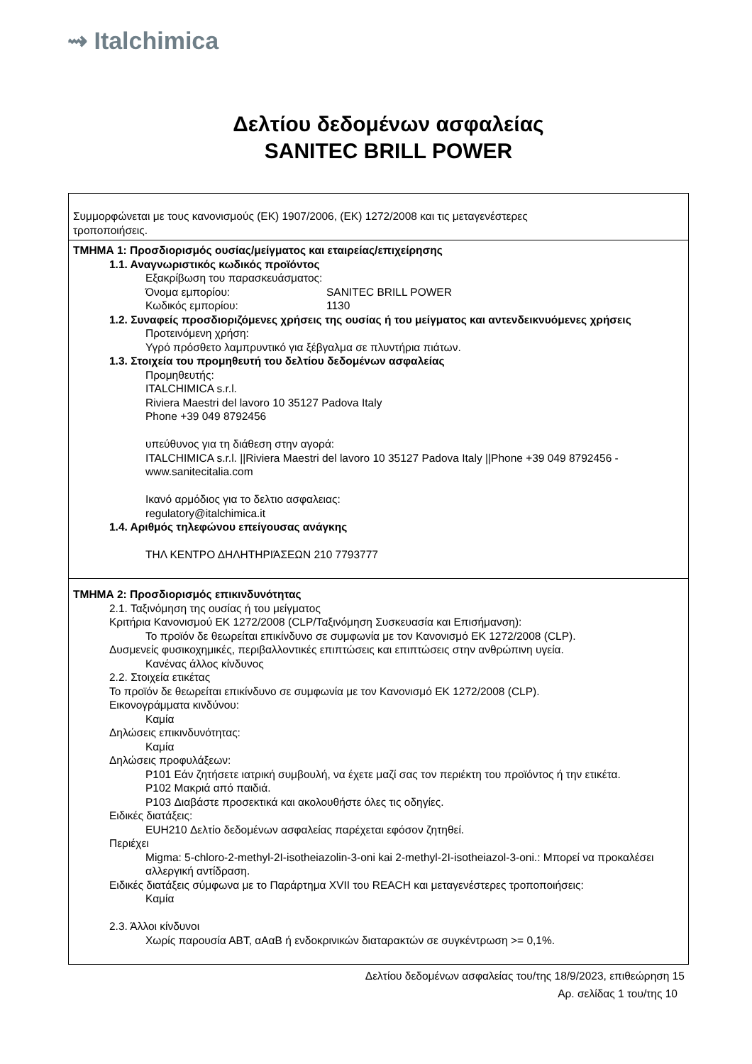⇝ Italchimica
Δελτίου δεδομένων ασφαλείας
SANITEC BRILL POWER
Συμμορφώνεται με τους κανονισμούς (ΕΚ) 1907/2006, (ΕΚ) 1272/2008 και τις μεταγενέστερες
τροποποιήσεις.
ΤΜΗΜΑ 1: Προσδιορισμός ουσίας/μείγματος και εταιρείας/επιχείρησης
1.1. Αναγνωριστικός κωδικός προϊόντος
Εξακρίβωση του παρασκευάσματος:
Όνομα εμπορίου: SANITEC BRILL POWER
Κωδικός εμπορίου: 1130
1.2. Συναφείς προσδιοριζόμενες χρήσεις της ουσίας ή του μείγματος και αντενδεικνυόμενες χρήσεις
Προτεινόμενη χρήση:
Υγρό πρόσθετο λαμπρυντικό για ξέβγαλμα σε πλυντήρια πιάτων.
1.3. Στοιχεία του προμηθευτή του δελτίου δεδομένων ασφαλείας
Προμηθευτής:
ITALCHIMICA s.r.l.
Riviera Maestri del lavoro 10 35127 Padova Italy
Phone +39 049 8792456
υπεύθυνος για τη διάθεση στην αγορά:
ITALCHIMICA s.r.l. ||Riviera Maestri del lavoro 10 35127 Padova Italy ||Phone +39 049 8792456 - www.sanitecitalia.com
Ικανό αρμόδιος για το δελτιο ασφαλειας:
regulatory@italchimica.it
1.4. Αριθμός τηλεφώνου επείγουσας ανάγκης
ΤΗΛ ΚΕΝΤΡΟ ΔΗΛΗΤΗΡΙΆΣΕΩΝ 210 7793777
ΤΜΗΜΑ 2: Προσδιορισμός επικινδυνότητας
2.1. Ταξινόμηση της ουσίας ή του μείγματος
Κριτήρια Κανονισμού ΕΚ 1272/2008 (CLP/Ταξινόμηση Συσκευασία και Επισήμανση):
Το προϊόν δε θεωρείται επικίνδυνο σε συμφωνία με τον Κανονισμό ΕΚ 1272/2008 (CLP).
Δυσμενείς φυσικοχημικές, περιβαλλοντικές επιπτώσεις και επιπτώσεις στην ανθρώπινη υγεία.
Κανένας άλλος κίνδυνος
2.2. Στοιχεία ετικέτας
Το προϊόν δε θεωρείται επικίνδυνο σε συμφωνία με τον Κανονισμό ΕΚ 1272/2008 (CLP).
Εικονογράμματα κινδύνου:
Καμία
Δηλώσεις επικινδυνότητας:
Καμία
Δηλώσεις προφυλάξεων:
P101 Εάν ζητήσετε ιατρική συμβουλή, να έχετε μαζί σας τον περιέκτη του προϊόντος ή την ετικέτα.
P102 Μακριά από παιδιά.
P103 Διαβάστε προσεκτικά και ακολουθήστε όλες τις οδηγίες.
Ειδικές διατάξεις:
EUH210 Δελτίο δεδομένων ασφαλείας παρέχεται εφόσον ζητηθεί.
Περιέχει
Migma: 5-chloro-2-methyl-2I-isotheiazolin-3-oni kai 2-methyl-2I-isotheiazol-3-oni.: Μπορεί να προκαλέσει αλλεργική αντίδραση.
Ειδικές διατάξεις σύμφωνα με το Παράρτημα XVII του REACH και μεταγενέστερες τροποποιήσεις:
Καμία
2.3. Άλλοι κίνδυνοι
Χωρίς παρουσία ΑΒΤ, αΑαΒ ή ενδοκρινικών διαταρακτών σε συγκέντρωση >= 0,1%.
Δελτίου δεδομένων ασφαλείας του/της 18/9/2023, επιθεώρηση 15
Αρ. σελίδας 1 του/της 10